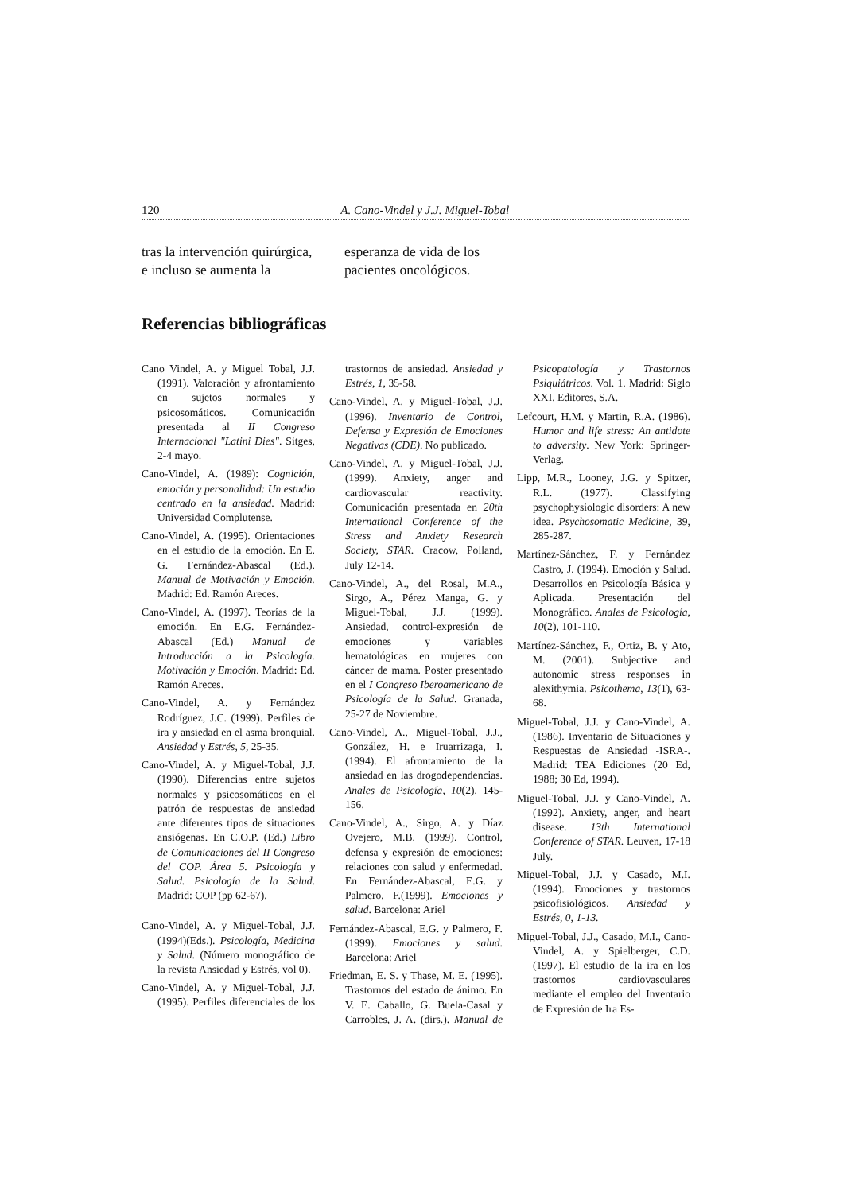120 A. Cano-Vindel y J.J. Miguel-Tobal
tras la intervención quirúrgica, e incluso se aumenta la esperanza de vida de los pacientes oncológicos.
Referencias bibliográficas
Cano Vindel, A. y Miguel Tobal, J.J. (1991). Valoración y afrontamiento en sujetos normales y psicosomáticos. Comunicación presentada al II Congreso Internacional "Latini Dies". Sitges, 2-4 mayo.
Cano-Vindel, A. (1989): Cognición, emoción y personalidad: Un estudio centrado en la ansiedad. Madrid: Universidad Complutense.
Cano-Vindel, A. (1995). Orientaciones en el estudio de la emoción. En E. G. Fernández-Abascal (Ed.). Manual de Motivación y Emoción. Madrid: Ed. Ramón Areces.
Cano-Vindel, A. (1997). Teorías de la emoción. En E.G. Fernández-Abascal (Ed.) Manual de Introducción a la Psicología. Motivación y Emoción. Madrid: Ed. Ramón Areces.
Cano-Vindel, A. y Fernández Rodríguez, J.C. (1999). Perfiles de ira y ansiedad en el asma bronquial. Ansiedad y Estrés, 5, 25-35.
Cano-Vindel, A. y Miguel-Tobal, J.J. (1990). Diferencias entre sujetos normales y psicosomáticos en el patrón de respuestas de ansiedad ante diferentes tipos de situaciones ansiógenas. En C.O.P. (Ed.) Libro de Comunicaciones del II Congreso del COP. Área 5. Psicología y Salud. Psicología de la Salud. Madrid: COP (pp 62-67).
Cano-Vindel, A. y Miguel-Tobal, J.J. (1994)(Eds.). Psicología, Medicina y Salud. (Número monográfico de la revista Ansiedad y Estrés, vol 0).
Cano-Vindel, A. y Miguel-Tobal, J.J. (1995). Perfiles diferenciales de los trastornos de ansiedad. Ansiedad y Estrés, 1, 35-58.
Cano-Vindel, A. y Miguel-Tobal, J.J. (1996). Inventario de Control, Defensa y Expresión de Emociones Negativas (CDE). No publicado.
Cano-Vindel, A. y Miguel-Tobal, J.J. (1999). Anxiety, anger and cardiovascular reactivity. Comunicación presentada en 20th International Conference of the Stress and Anxiety Research Society, STAR. Cracow, Polland, July 12-14.
Cano-Vindel, A., del Rosal, M.A., Sirgo, A., Pérez Manga, G. y Miguel-Tobal, J.J. (1999). Ansiedad, control-expresión de emociones y variables hematológicas en mujeres con cáncer de mama. Poster presentado en el I Congreso Iberoamericano de Psicología de la Salud. Granada, 25-27 de Noviembre.
Cano-Vindel, A., Miguel-Tobal, J.J., González, H. e Iruarrizaga, I. (1994). El afrontamiento de la ansiedad en las drogodependencias. Anales de Psicología, 10(2), 145-156.
Cano-Vindel, A., Sirgo, A. y Díaz Ovejero, M.B. (1999). Control, defensa y expresión de emociones: relaciones con salud y enfermedad. En Fernández-Abascal, E.G. y Palmero, F.(1999). Emociones y salud. Barcelona: Ariel
Fernández-Abascal, E.G. y Palmero, F. (1999). Emociones y salud. Barcelona: Ariel
Friedman, E. S. y Thase, M. E. (1995). Trastornos del estado de ánimo. En V. E. Caballo, G. Buela-Casal y Carrobles, J. A. (dirs.). Manual de Psicopatología y Trastornos Psiquiátricos. Vol. 1. Madrid: Siglo XXI. Editores, S.A.
Lefcourt, H.M. y Martin, R.A. (1986). Humor and life stress: An antidote to adversity. New York: Springer-Verlag.
Lipp, M.R., Looney, J.G. y Spitzer, R.L. (1977). Classifying psychophysiologic disorders: A new idea. Psychosomatic Medicine, 39, 285-287.
Martínez-Sánchez, F. y Fernández Castro, J. (1994). Emoción y Salud. Desarrollos en Psicología Básica y Aplicada. Presentación del Monográfico. Anales de Psicología, 10(2), 101-110.
Martínez-Sánchez, F., Ortiz, B. y Ato, M. (2001). Subjective and autonomic stress responses in alexithymia. Psicothema, 13(1), 63-68.
Miguel-Tobal, J.J. y Cano-Vindel, A. (1986). Inventario de Situaciones y Respuestas de Ansiedad -ISRA-. Madrid: TEA Ediciones (20 Ed, 1988; 30 Ed, 1994).
Miguel-Tobal, J.J. y Cano-Vindel, A. (1992). Anxiety, anger, and heart disease. 13th International Conference of STAR. Leuven, 17-18 July.
Miguel-Tobal, J.J. y Casado, M.I. (1994). Emociones y trastornos psicofisiológicos. Ansiedad y Estrés, 0, 1-13.
Miguel-Tobal, J.J., Casado, M.I., Cano-Vindel, A. y Spielberger, C.D. (1997). El estudio de la ira en los trastornos cardiovasculares mediante el empleo del Inventario de Expresión de Ira Es-